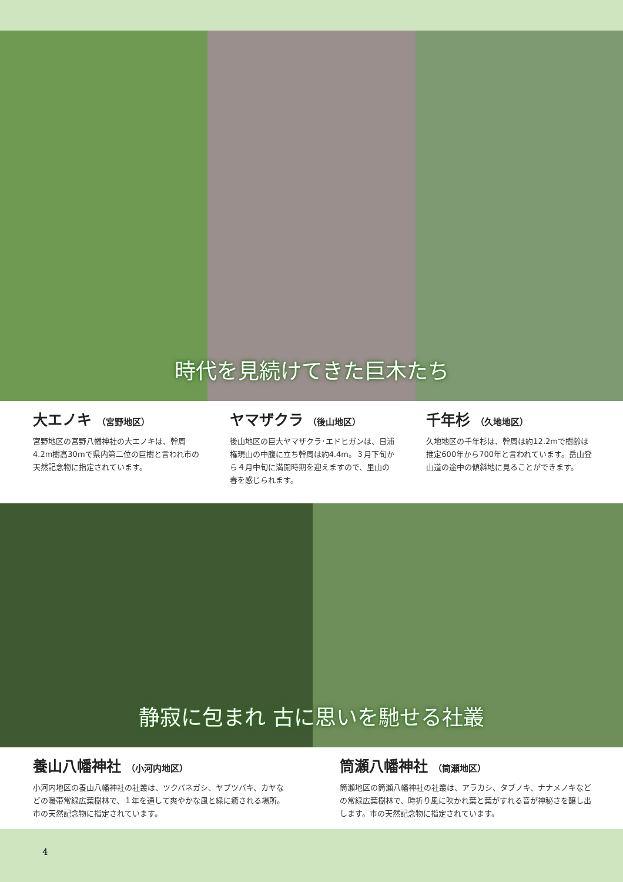時代を見続けてきた巨木たち
大エノキ （宮野地区）
宮野地区の宮野八幡神社の大エノキは、幹周4.2m樹高30mで県内第二位の巨樹と言われ市の天然記念物に指定されています。
ヤマザクラ （後山地区）
後山地区の巨大ヤマザクラ･エドヒガンは、日浦権現山の中腹に立ち幹周は約4.4m。３月下旬から４月中旬に満開時期を迎えますので、里山の春を感じられます。
千年杉 （久地地区）
久地地区の千年杉は、幹周は約12.2mで樹齢は推定600年から700年と言われています。岳山登山道の途中の傾斜地に見ることができます。
静寂に包まれ 古に思いを馳せる社叢
養山八幡神社 （小河内地区）
小河内地区の養山八幡神社の社叢は、ツクバネガシ、ヤブツバキ、カヤなどの暖帯常緑広葉樹林で、１年を通して爽やかな風と緑に癒される場所。市の天然記念物に指定されています。
筒瀬八幡神社 （筒瀬地区）
筒瀬地区の筒瀬八幡神社の社叢は、アラカシ、タブノキ、ナナメノキなどの常緑広葉樹林で、時折り風に吹かれ葉と葉がすれる音が神秘さを醸し出します。市の天然記念物に指定されています。
4